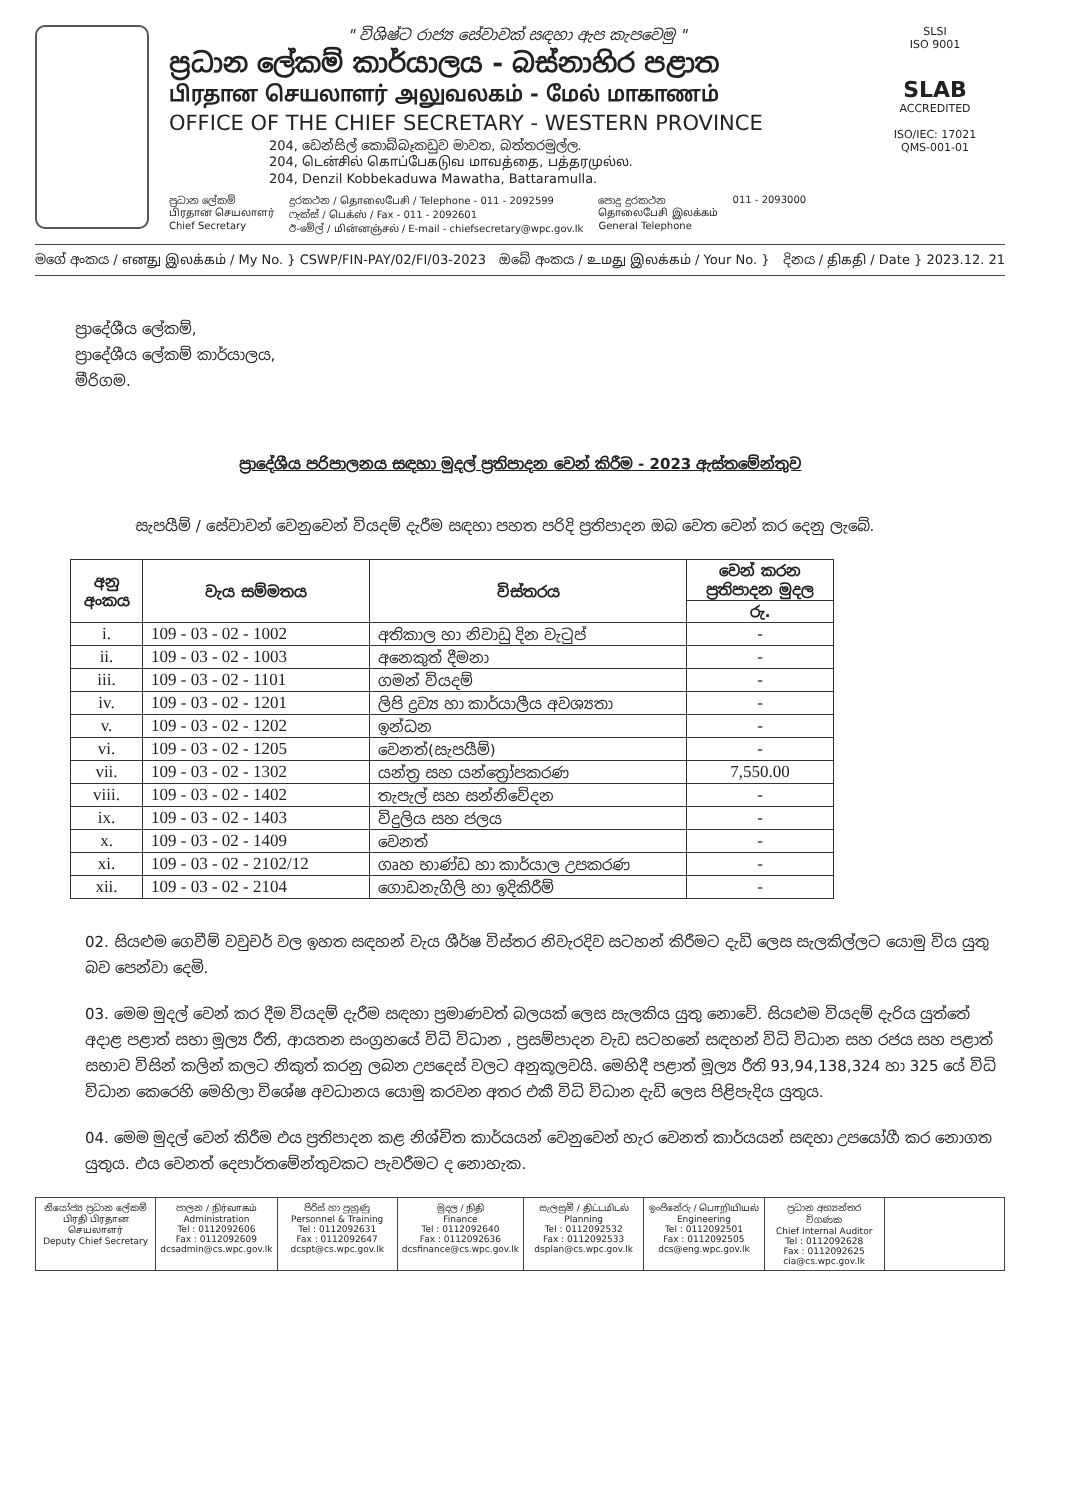" විශිෂ්ට රාජ්‍ය සේවාවක් සඳහා ඇප කැපවෙමු "
ප්‍රධාන ලේකම් කාර්යාලය - බස්නාහිර පළාත
பிரதான செயலாளர் அலுவலகம் - மேல் மாகாணம்
OFFICE OF THE CHIEF SECRETARY - WESTERN PROVINCE
204, ඩෙන්සිල් කොබ්බෑකඩුව මාවත, බත්තරමුල්ල.
204, டென்சில் கொப்பேகடுவ மாவத்தை, பத்தரமுல்ல.
204, Denzil Kobbekaduwa Mawatha, Battaramulla.
ප්‍රධාන ලේකම්
பிரதான செயலாளர்
Chief Secretary
දුරකථන / தொலைபேசி / Telephone - 011 - 2092599
ෆැක්ස් / பெக்ஸ் / Fax - 011 - 2092601
ඊ-මේල් / மின்னஞ்சல் / E-mail - chiefsecretary@wpc.gov.lk
පොදු දුරකථන
தொலைபேசி இலக்கம்
General Telephone
011 - 2093000
SLSI
ISO 9001
SLAB
ACCREDITED
ISO/IEC: 17021
QMS-001-01
මගේ අංකය / எனது இலக்கம் / My No. } CSWP/FIN-PAY/02/FI/03-2023 ඔබේ අංකය / உமது இலக்கம் / Your No. } දිනය / திகதி / Date } 2023.12. 21
ප්‍රාදේශීය ලේකම්,
ප්‍රාදේශීය ලේකම් කාර්යාලය,
මීරිගම.
ප්‍රාදේශීය පරිපාලනය සඳහා මුදල් ප්‍රතිපාදන වෙන් කිරීම - 2023 ඇස්තමේන්තුව
සැපයීම් / සේවාවන් වෙනුවෙන් වියදම් දැරීම සඳහා පහත පරිදි ප්‍රතිපාදන ඔබ වෙත වෙන් කර දෙනු ලැබේ.
| අනු අංකය | වැය සම්මතය | විස්තරය | වෙන් කරන ප්‍රතිපාදන මුදල |
| --- | --- | --- | --- |
| | | | රු. |
| i. | 109 - 03 - 02 - 1002 | අතිකාල හා නිවාඩු දින වැටුප් | - |
| ii. | 109 - 03 - 02 - 1003 | අනෙකුත් දීමනා | - |
| iii. | 109 - 03 - 02 - 1101 | ගමන් වියදම් | - |
| iv. | 109 - 03 - 02 - 1201 | ලිපි ද්‍රව්‍ය හා කාර්යාලීය අවශ්‍යතා | - |
| v. | 109 - 03 - 02 - 1202 | ඉන්ධන | - |
| vi. | 109 - 03 - 02 - 1205 | වෙනත්(සැපයීම්) | - |
| vii. | 109 - 03 - 02 - 1302 | යන්ත්‍ර සහ යන්ත්‍රෝපකරණ | 7,550.00 |
| viii. | 109 - 03 - 02 - 1402 | තැපැල් සහ සන්නිවේදන | - |
| ix. | 109 - 03 - 02 - 1403 | විදුලිය සහ ජලය | - |
| x. | 109 - 03 - 02 - 1409 | වෙනත් | - |
| xi. | 109 - 03 - 02 - 2102/12 | ගෘහ භාණ්ඩ හා කාර්යාල උපකරණ | - |
| xii. | 109 - 03 - 02 - 2104 | ගොඩනැගිලි හා ඉදිකිරීම් | - |
02. සියළුම ගෙවීම් වවුචර් වල ඉහත සඳහන් වැය ශීර්ෂ විස්තර නිවැරදිව සටහන් කිරීමට දැඩි ලෙස සැලකිල්ලට යොමු විය යුතු බව පෙන්වා දෙමි.
03. මෙම මුදල් වෙන් කර දීම වියදම් දැරීම සඳහා ප්‍රමාණවත් බලයක් ලෙස සැලකිය යුතු නොවේ. සියළුම වියදම් දැරිය යුත්තේ අදාළ පළාත් සභා මූල්‍ය රීති, ආයතන සංග්‍රහයේ විධි විධාන , ප්‍රසම්පාදන වැඩ සටහනේ සඳහන් විධි විධාන සහ රජය සහ පළාත් සභාව විසින් කලින් කලට නිකුත් කරනු ලබන උපදෙස් වලට අනුකූලවයි. මෙහිදී පළාත් මූල්‍ය රීති 93,94,138,324 හා 325 යේ විධි විධාන කෙරෙහි මෙහිලා විශේෂ අවධානය යොමු කරවන අතර එකී විධි විධාන දැඩි ලෙස පිළිපැදිය යුතුය.
04. මෙම මුදල් වෙන් කිරීම එය ප්‍රතිපාදන කළ නිශ්චිත කාර්යයන් වෙනුවෙන් හැර වෙනත් කාර්යයන් සඳහා උපයෝගී කර නොගත යුතුය. එය වෙනත් දෙපාර්තමේන්තුවකට පැවරීමට ද නොහැක.
නියෝජ්‍ය ප්‍රධාන ලේකම්
பிரதி பிரதான செயலாளர்
Deputy Chief Secretary
පාලන / நிர்வாகம்
Administration
Tel : 0112092606
Fax : 0112092609
dcsadmin@cs.wpc.gov.lk
පිරිස් හා පුහුණු
Personnel & Training
Tel : 0112092631
Fax : 0112092647
dcspt@cs.wpc.gov.lk
මුදල / நிதி
Finance
Tel : 0112092640
Fax : 0112092636
dcsfinance@cs.wpc.gov.lk
සැලසුම් / திட்டமிடல்
Planning
Tel : 0112092532
Fax : 0112092533
dsplan@cs.wpc.gov.lk
ඉංජිනේරු / பொறியியல்
Engineering
Tel : 0112092501
Fax : 0112092505
dcs@eng.wpc.gov.lk
ප්‍රධාන අභ්‍යන්තර විගණක
Chief Internal Auditor
Tel : 0112092628
Fax : 0112092625
cia@cs.wpc.gov.lk